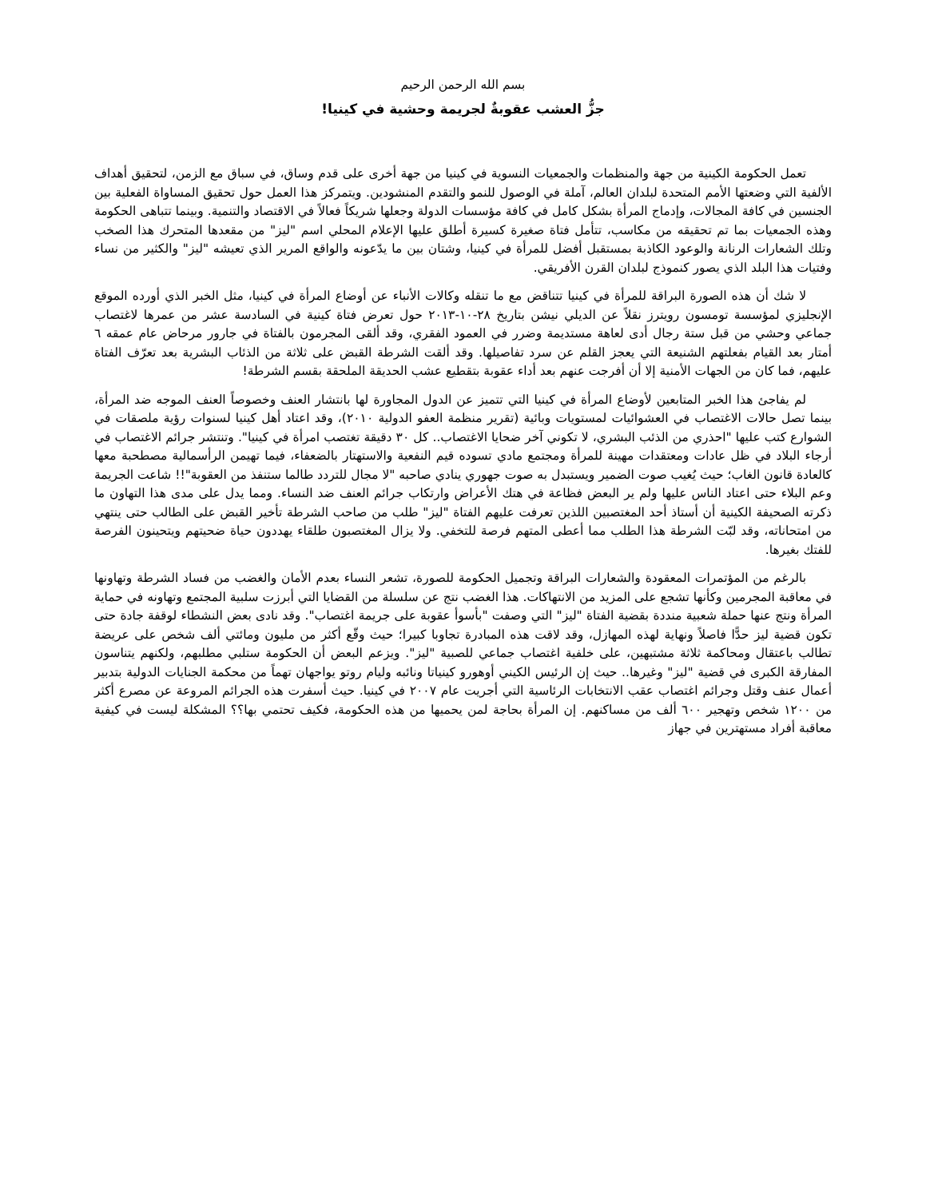بسم الله الرحمن الرحيم
جزُّ العشب عقوبةٌ لجريمة وحشية في كينيا!
تعمل الحكومة الكينية من جهة والمنظمات والجمعيات النسوية في كينيا من جهة أخرى على قدم وساق، في سباق مع الزمن، لتحقيق أهداف الألفية التي وضعتها الأمم المتحدة لبلدان العالم، آملة في الوصول للنمو والتقدم المنشودين. ويتمركز هذا العمل حول تحقيق المساواة الفعلية بين الجنسين في كافة المجالات، وإدماج المرأة بشكل كامل في كافة مؤسسات الدولة وجعلها شريكاً فعالاً في الاقتصاد والتنمية. وبينما تتباهى الحكومة وهذه الجمعيات بما تم تحقيقه من مكاسب، تتأمل فتاة صغيرة كسيرة أطلق عليها الإعلام المحلي اسم "ليز" من مقعدها المتحرك هذا الصخب وتلك الشعارات الرنانة والوعود الكاذبة بمستقبل أفضل للمرأة في كينيا، وشتان بين ما يدّعونه والواقع المرير الذي تعيشه "ليز" والكثير من نساء وفتيات هذا البلد الذي يصور كنموذج لبلدان القرن الأفريقي.
لا شك أن هذه الصورة البراقة للمرأة في كينيا تتناقض مع ما تنقله وكالات الأنباء عن أوضاع المرأة في كينيا، مثل الخبر الذي أورده الموقع الإنجليزي لمؤسسة تومسون رويترز نقلاً عن الديلي نيشن بتاريخ ٢٨-١٠-٢٠١٣ حول تعرض فتاة كينية في السادسة عشر من عمرها لاغتصاب جماعي وحشي من قبل ستة رجال أدى لعاهة مستديمة وضرر في العمود الفقري، وقد ألقى المجرمون بالفتاة في جارور مرحاض عام عمقه ٦ أمتار بعد القيام بفعلتهم الشنيعة التي يعجز القلم عن سرد تفاصيلها. وقد ألقت الشرطة القبض على ثلاثة من الذئاب البشرية بعد تعرّف الفتاة عليهم، فما كان من الجهات الأمنية إلا أن أفرجت عنهم بعد أداء عقوبة بتقطيع عشب الحديقة الملحقة بقسم الشرطة!
لم يفاجئ هذا الخبر المتابعين لأوضاع المرأة في كينيا التي تتميز عن الدول المجاورة لها بانتشار العنف وخصوصاً العنف الموجه ضد المرأة، بينما تصل حالات الاغتصاب في العشوائيات لمستويات وبائية (تقرير منظمة العفو الدولية ٢٠١٠)، وقد اعتاد أهل كينيا لسنوات رؤية ملصقات في الشوارع كتب عليها "احذري من الذئب البشري، لا تكوني آخر ضحايا الاغتصاب.. كل ٣٠ دقيقة تغتصب امرأة في كينيا". وتنتشر جرائم الاغتصاب في أرجاء البلاد في ظل عادات ومعتقدات مهينة للمرأة ومجتمع مادي تسوده قيم النفعية والاستهتار بالضعفاء، فيما تهيمن الرأسمالية مصطحبة معها كالعادة قانون الغاب؛ حيث يُغيب صوت الضمير ويستبدل به صوت جهوري ينادي صاحبه "لا مجال للتردد طالما ستنفذ من العقوبة"!! شاعت الجريمة وعم البلاء حتى اعتاد الناس عليها ولم ير البعض فظاعة في هتك الأعراض وارتكاب جرائم العنف ضد النساء. ومما يدل على مدى هذا التهاون ما ذكرته الصحيفة الكينية أن أستاذ أحد المغتصبين اللذين تعرفت عليهم الفتاة "ليز" طلب من صاحب الشرطة تأخير القبض على الطالب حتى ينتهي من امتحاناته، وقد لبّت الشرطة هذا الطلب مما أعطى المتهم فرصة للتخفي. ولا يزال المغتصبون طلقاء يهددون حياة ضحيتهم ويتحينون الفرصة للفتك بغيرها.
بالرغم من المؤتمرات المعقودة والشعارات البراقة وتجميل الحكومة للصورة، تشعر النساء بعدم الأمان والغضب من فساد الشرطة وتهاونها في معاقبة المجرمين وكأنها تشجع على المزيد من الانتهاكات. هذا الغضب نتج عن سلسلة من القضايا التي أبرزت سلبية المجتمع وتهاونه في حماية المرأة ونتج عنها حملة شعبية منددة بقضية الفتاة "ليز" التي وصفت "بأسوأ عقوبة على جريمة اغتصاب". وقد نادى بعض النشطاء لوقفة جادة حتى تكون قضية ليز حدًّا فاصلاً ونهاية لهذه المهازل، وقد لاقت هذه المبادرة تجاوبا كبيرا؛ حيث وقّع أكثر من مليون ومائتي ألف شخص على عريضة تطالب باعتقال ومحاكمة ثلاثة مشتبهين، على خلفية اغتصاب جماعي للصبية "ليز". ويزعم البعض أن الحكومة ستلبي مطلبهم، ولكنهم يتناسون المفارقة الكبرى في قضية "ليز" وغيرها.. حيث إن الرئيس الكيني أوهورو كينياتا ونائبه وليام روتو يواجهان تهماً من محكمة الجنايات الدولية بتدبير أعمال عنف وقتل وجرائم اغتصاب عقب الانتخابات الرئاسية التي أجريت عام ٢٠٠٧ في كينيا. حيث أسفرت هذه الجرائم المروعة عن مصرع أكثر من ١٢٠٠ شخص وتهجير ٦٠٠ ألف من مساكنهم. إن المرأة بحاجة لمن يحميها من هذه الحكومة، فكيف تحتمي بها؟؟ المشكلة ليست في كيفية معاقبة أفراد مستهترين في جهاز